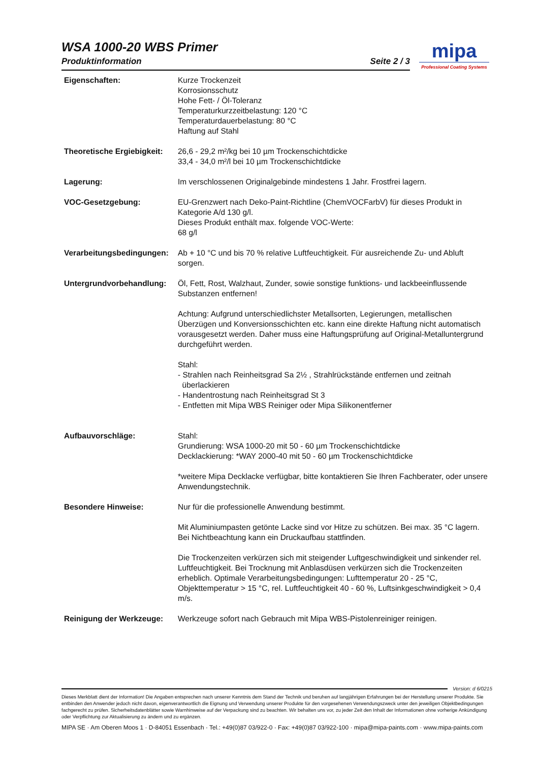WSA 1000-20 WBS Primer
Produktinformation Seite 2 / 3
mipa
Professional Coating Systems
Eigenschaften: Kurze Trockenzeit
Korrosionsschutz
Hohe Fett- / Öl-Toleranz
Temperaturkurzzeitbelastung: 120 °C
Temperaturdauerbelastung: 80 °C
Haftung auf Stahl
Theoretische Ergiebigkeit:
26,6 - 29,2 m²/kg bei 10 µm Trockenschichtdicke
33,4 - 34,0 m²/l bei 10 µm Trockenschichtdicke
Lagerung: Im verschlossenen Originalgebinde mindestens 1 Jahr. Frostfrei lagern.
VOC-Gesetzgebung: EU-Grenzwert nach Deko-Paint-Richtline (ChemVOCFarbV) für dieses Produkt in Kategorie A/d 130 g/l.
Dieses Produkt enthält max. folgende VOC-Werte:
68 g/l
Verarbeitungsbedingungen:
Ab + 10 °C und bis 70 % relative Luftfeuchtigkeit. Für ausreichende Zu- und Abluft sorgen.
Untergrundvorbehandlung: Öl, Fett, Rost, Walzhaut, Zunder, sowie sonstige funktions- und lackbeeinflussende Substanzen entfernen!
Achtung: Aufgrund unterschiedlichster Metallsorten, Legierungen, metallischen Überzügen und Konversionsschichten etc. kann eine direkte Haftung nicht automatisch vorausgesetzt werden. Daher muss eine Haftungsprüfung auf Original-Metalluntergrund durchgeführt werden.
Stahl:
- Strahlen nach Reinheitsgrad Sa 2½ , Strahlrückstände entfernen und zeitnah
überlackieren
- Handentrostung nach Reinheitsgrad St 3
- Entfetten mit Mipa WBS Reiniger oder Mipa Silikonentferner
Aufbauvorschläge: Stahl:
Grundierung: WSA 1000-20 mit 50 - 60 µm Trockenschichtdicke
Decklackierung: *WAY 2000-40 mit 50 - 60 µm Trockenschichtdicke
*weitere Mipa Decklacke verfügbar, bitte kontaktieren Sie Ihren Fachberater, oder unsere Anwendungstechnik.
Besondere Hinweise: Nur für die professionelle Anwendung bestimmt.
Mit Aluminiumpasten getönte Lacke sind vor Hitze zu schützen. Bei max. 35 °C lagern. Bei Nichtbeachtung kann ein Druckaufbau stattfinden.
Die Trockenzeiten verkürzen sich mit steigender Luftgeschwindigkeit und sinkender rel. Luftfeuchtigkeit. Bei Trocknung mit Anblasdüsen verkürzen sich die Trockenzeiten erheblich. Optimale Verarbeitungsbedingungen: Lufttemperatur 20 - 25 °C, Objekttemperatur > 15 °C, rel. Luftfeuchtigkeit 40 - 60 %, Luftsinkgeschwindigkeit > 0,4 m/s.
Reinigung der Werkzeuge: Werkzeuge sofort nach Gebrauch mit Mipa WBS-Pistolenreiniger reinigen.
Version: d 6/0215
Dieses Merkblatt dient der Information! Die Angaben entsprechen nach unserer Kenntnis dem Stand der Technik und beruhen auf langjährigen Erfahrungen bei der Herstellung unserer Produkte. Sie entbinden den Anwender jedoch nicht davon, eigenverantwortlich die Eignung und Verwendung unserer Produkte für den vorgesehenen Verwendungszweck unter den jeweiligen Objektbedingungen fachgerecht zu prüfen. Sicherheitsdatenblätter sowie Warnhinweise auf der Verpackung sind zu beachten. Wir behalten uns vor, zu jeder Zeit den Inhalt der Informationen ohne vorherige Ankündigung oder Verpflichtung zur Aktualisierung zu ändern und zu ergänzen.
MIPA SE · Am Oberen Moos 1 · D-84051 Essenbach · Tel.: +49(0)87 03/922-0 · Fax: +49(0)87 03/922-100 · mipa@mipa-paints.com · www.mipa-paints.com